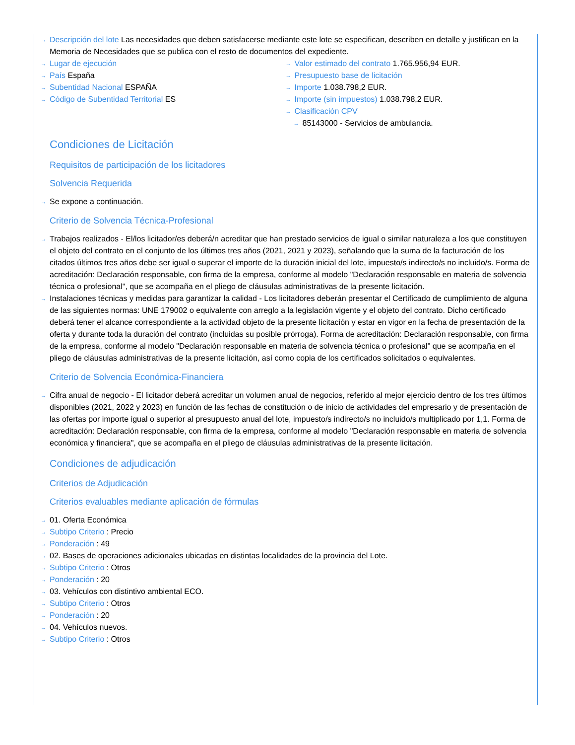Descripción del lote Las necesidades que deben satisfacerse mediante este lote se especifican, describen en detalle y justifican en la Memoria de Necesidades que se publica con el resto de documentos del expediente.
Lugar de ejecución
País España
Subentidad Nacional ESPAÑA
Código de Subentidad Territorial ES
Valor estimado del contrato 1.765.956,94 EUR.
Presupuesto base de licitación
Importe 1.038.798,2 EUR.
Importe (sin impuestos) 1.038.798,2 EUR.
Clasificación CPV
85143000 - Servicios de ambulancia.
Condiciones de Licitación
Requisitos de participación de los licitadores
Solvencia Requerida
Se expone a continuación.
Criterio de Solvencia Técnica-Profesional
Trabajos realizados - El/los licitador/es deberá/n acreditar que han prestado servicios de igual o similar naturaleza a los que constituyen el objeto del contrato en el conjunto de los últimos tres años (2021, 2021 y 2023), señalando que la suma de la facturación de los citados últimos tres años debe ser igual o superar el importe de la duración inicial del lote, impuesto/s indirecto/s no incluido/s. Forma de acreditación: Declaración responsable, con firma de la empresa, conforme al modelo "Declaración responsable en materia de solvencia técnica o profesional", que se acompaña en el pliego de cláusulas administrativas de la presente licitación.
Instalaciones técnicas y medidas para garantizar la calidad - Los licitadores deberán presentar el Certificado de cumplimiento de alguna de las siguientes normas: UNE 179002 o equivalente con arreglo a la legislación vigente y el objeto del contrato. Dicho certificado deberá tener el alcance correspondiente a la actividad objeto de la presente licitación y estar en vigor en la fecha de presentación de la oferta y durante toda la duración del contrato (incluidas su posible prórroga). Forma de acreditación: Declaración responsable, con firma de la empresa, conforme al modelo "Declaración responsable en materia de solvencia técnica o profesional" que se acompaña en el pliego de cláusulas administrativas de la presente licitación, así como copia de los certificados solicitados o equivalentes.
Criterio de Solvencia Económica-Financiera
Cifra anual de negocio - El licitador deberá acreditar un volumen anual de negocios, referido al mejor ejercicio dentro de los tres últimos disponibles (2021, 2022 y 2023) en función de las fechas de constitución o de inicio de actividades del empresario y de presentación de las ofertas por importe igual o superior al presupuesto anual del lote, impuesto/s indirecto/s no incluido/s multiplicado por 1,1. Forma de acreditación: Declaración responsable, con firma de la empresa, conforme al modelo "Declaración responsable en materia de solvencia económica y financiera", que se acompaña en el pliego de cláusulas administrativas de la presente licitación.
Condiciones de adjudicación
Criterios de Adjudicación
Criterios evaluables mediante aplicación de fórmulas
01. Oferta Económica
Subtipo Criterio : Precio
Ponderación : 49
02. Bases de operaciones adicionales ubicadas en distintas localidades de la provincia del Lote.
Subtipo Criterio : Otros
Ponderación : 20
03. Vehículos con distintivo ambiental ECO.
Subtipo Criterio : Otros
Ponderación : 20
04. Vehículos nuevos.
Subtipo Criterio : Otros